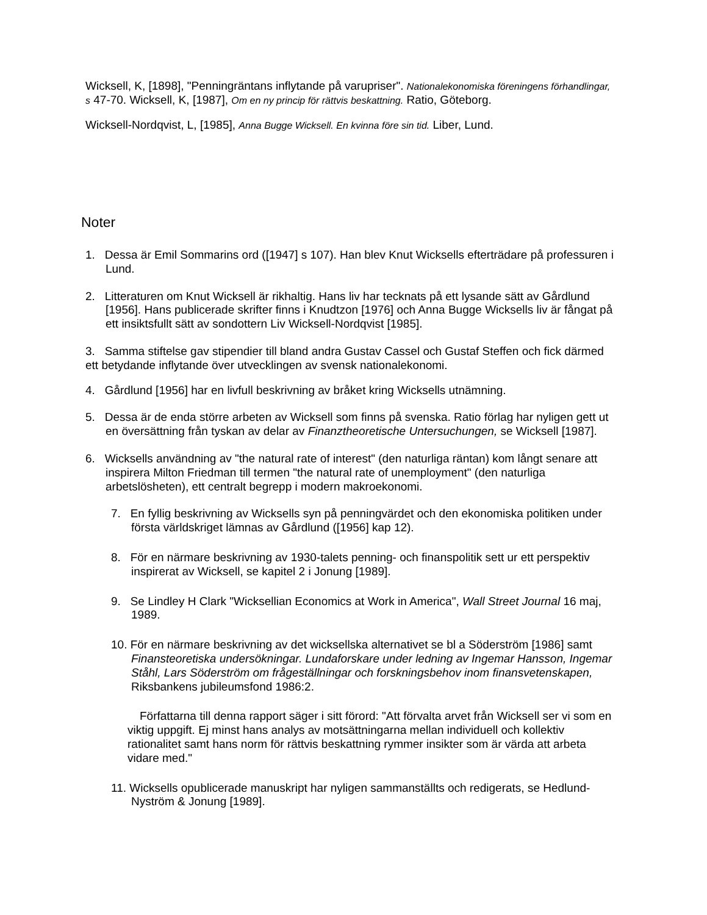Wicksell, K, [1898], "Penningräntans inflytande på varupriser". Nationalekonomiska föreningens förhandlingar, s 47-70. Wicksell, K, [1987], Om en ny princip för rättvis beskattning. Ratio, Göteborg.
Wicksell-Nordqvist, L, [1985], Anna Bugge Wicksell. En kvinna före sin tid. Liber, Lund.
Noter
1. Dessa är Emil Sommarins ord ([1947] s 107). Han blev Knut Wicksells efterträdare på professuren i Lund.
2. Litteraturen om Knut Wicksell är rikhaltig. Hans liv har tecknats på ett lysande sätt av Gårdlund [1956]. Hans publicerade skrifter finns i Knudtzon [1976] och Anna Bugge Wicksells liv är fångat på ett insiktsfullt sätt av sondottern Liv Wicksell-Nordqvist [1985].
3. Samma stiftelse gav stipendier till bland andra Gustav Cassel och Gustaf Steffen och fick därmed ett betydande inflytande över utvecklingen av svensk nationalekonomi.
4. Gårdlund [1956] har en livfull beskrivning av bråket kring Wicksells utnämning.
5. Dessa är de enda större arbeten av Wicksell som finns på svenska. Ratio förlag har nyligen gett ut en översättning från tyskan av delar av Finanztheoretische Untersuchungen, se Wicksell [1987].
6. Wicksells användning av "the natural rate of interest" (den naturliga räntan) kom långt senare att inspirera Milton Friedman till termen "the natural rate of unemployment" (den naturliga arbetslösheten), ett centralt begrepp i modern makroekonomi.
7. En fyllig beskrivning av Wicksells syn på penningvärdet och den ekonomiska politiken under första världskriget lämnas av Gårdlund ([1956] kap 12).
8. För en närmare beskrivning av 1930-talets penning- och finanspolitik sett ur ett perspektiv inspirerat av Wicksell, se kapitel 2 i Jonung [1989].
9. Se Lindley H Clark "Wicksellian Economics at Work in America", Wall Street Journal 16 maj, 1989.
10. För en närmare beskrivning av det wicksellska alternativet se bl a Söderström [1986] samt Finansteoretiska undersökningar. Lundaforskare under ledning av Ingemar Hansson, Ingemar Ståhl, Lars Söderström om frågeställningar och forskningsbehov inom finansvetenskapen, Riksbankens jubileumsfond 1986:2.
Författarna till denna rapport säger i sitt förord: "Att förvalta arvet från Wicksell ser vi som en viktig uppgift. Ej minst hans analys av motsättningarna mellan individuell och kollektiv rationalitet samt hans norm för rättvis beskattning rymmer insikter som är värda att arbeta vidare med."
11. Wicksells opublicerade manuskript har nyligen sammanställts och redigerats, se Hedlund-Nyström & Jonung [1989].